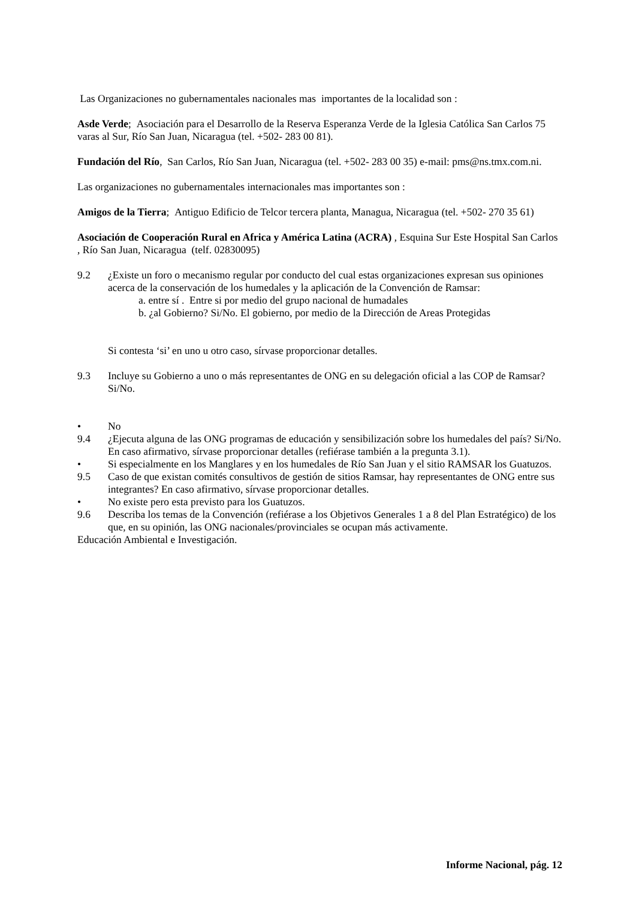Las Organizaciones no gubernamentales nacionales mas importantes de la localidad son :
Asde Verde; Asociación para el Desarrollo de la Reserva Esperanza Verde de la Iglesia Católica San Carlos 75 varas al Sur, Río San Juan, Nicaragua (tel. +502- 283 00 81).
Fundación del Río, San Carlos, Río San Juan, Nicaragua (tel. +502- 283 00 35) e-mail: pms@ns.tmx.com.ni.
Las organizaciones no gubernamentales internacionales mas importantes son :
Amigos de la Tierra; Antiguo Edificio de Telcor tercera planta, Managua, Nicaragua (tel. +502- 270 35 61)
Asociación de Cooperación Rural en Africa y América Latina (ACRA) , Esquina Sur Este Hospital San Carlos , Río San Juan, Nicaragua (telf. 02830095)
9.2 ¿Existe un foro o mecanismo regular por conducto del cual estas organizaciones expresan sus opiniones acerca de la conservación de los humedales y la aplicación de la Convención de Ramsar:
a. entre sí . Entre si por medio del grupo nacional de humadales
b. ¿al Gobierno? Si/No. El gobierno, por medio de la Dirección de Areas Protegidas
Si contesta ‘si’ en uno u otro caso, sírvase proporcionar detalles.
9.3 Incluye su Gobierno a uno o más representantes de ONG en su delegación oficial a las COP de Ramsar? Si/No.
• No
9.4 ¿Ejecuta alguna de las ONG programas de educación y sensibilización sobre los humedales del país? Si/No. En caso afirmativo, sírvase proporcionar detalles (refiérase también a la pregunta 3.1).
• Si especialmente en los Manglares y en los humedales de Río San Juan y el sitio RAMSAR los Guatuzos.
9.5 Caso de que existan comités consultivos de gestión de sitios Ramsar, hay representantes de ONG entre sus integrantes? En caso afirmativo, sírvase proporcionar detalles.
• No existe pero esta previsto para los Guatuzos.
9.6 Describa los temas de la Convención (refiérase a los Objetivos Generales 1 a 8 del Plan Estratégico) de los que, en su opinión, las ONG nacionales/provinciales se ocupan más activamente.
Educación Ambiental e Investigación.
Informe Nacional, pág. 12